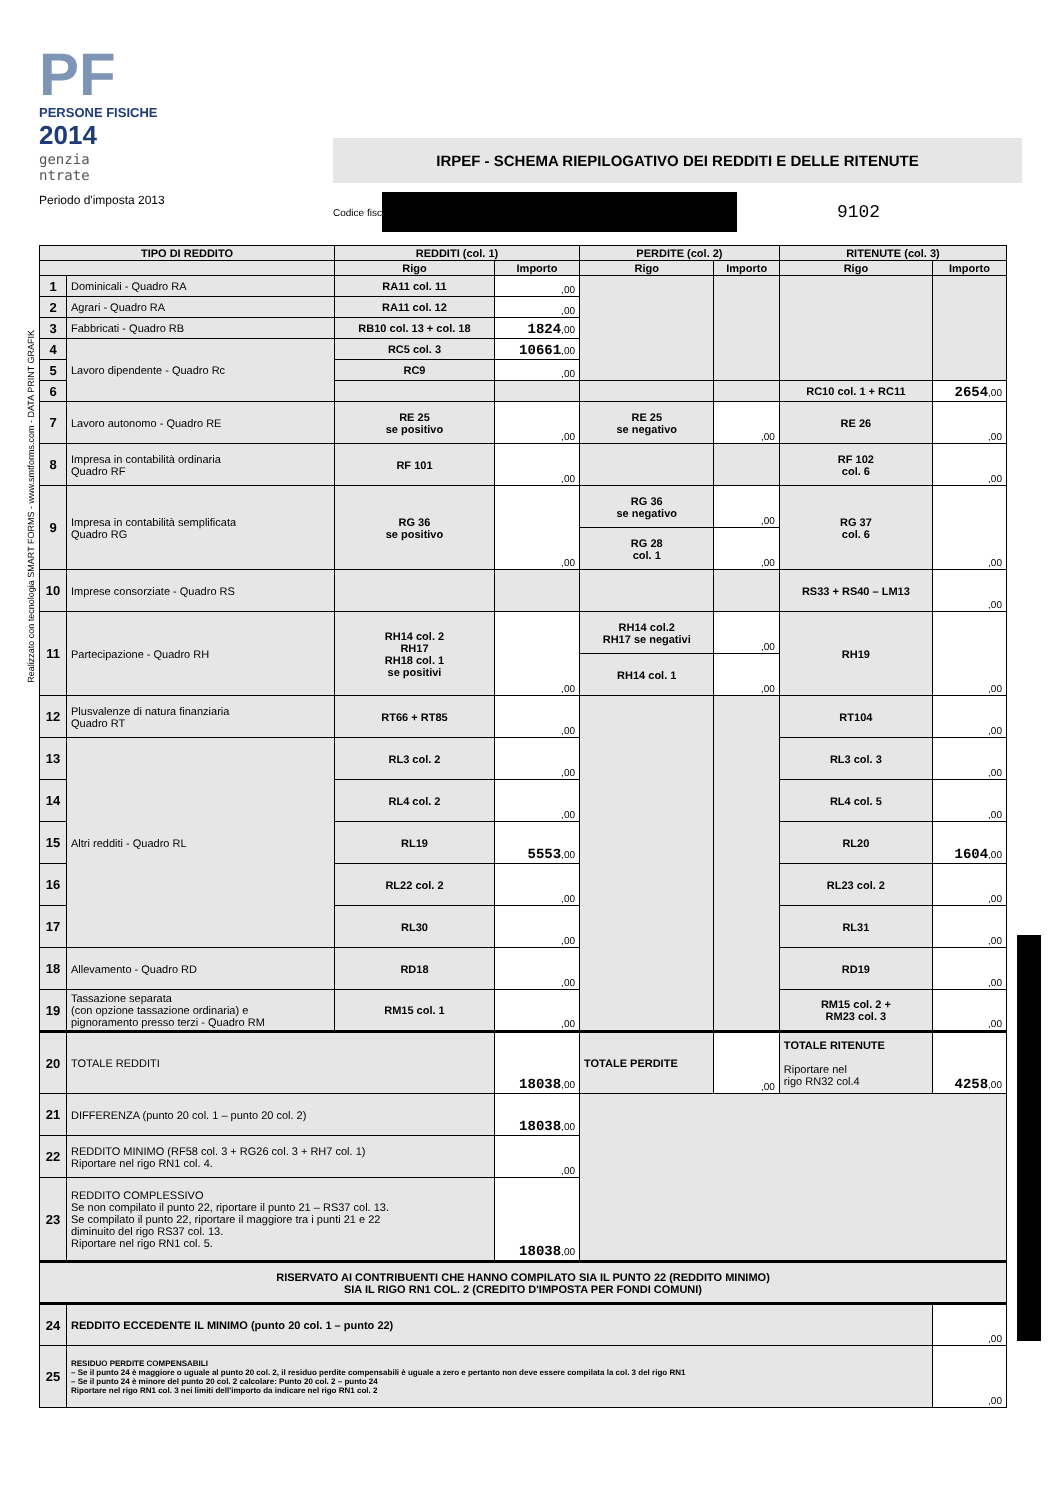Realizzato con tecnologia SMART FORMS - www.smtforms.com - DATA PRINT GRAFIK
PF
PERSONE FISICHE
2014
genzia
ntrate
Periodo d'imposta 2013
IRPEF - SCHEMA RIEPILOGATIVO DEI REDDITI E DELLE RITENUTE
Codice fisc
9102
| TIPO DI REDDITO | | REDDITI (col. 1) | | PERDITE (col. 2) | | RITENUTE (col. 3) | |
| --- | --- | --- | --- | --- | --- | --- | --- |
| | | Rigo | Importo | Rigo | Importo | Rigo | Importo |
| 1 | Dominicali - Quadro RA | RA11 col. 11 | ,00 | | | | |
| 2 | Agrari - Quadro RA | RA11 col. 12 | ,00 | | | | |
| 3 | Fabbricati - Quadro RB | RB10 col. 13 + col. 18 | 1824 ,00 | | | | |
| 4 | Lavoro dipendente - Quadro Rc | RC5 col. 3 | 10661 ,00 | | | | |
| 5 | | RC9 | ,00 | | | | |
| 6 | | | | | | RC10 col. 1 + RC11 | 2654 ,00 |
| 7 | Lavoro autonomo - Quadro RE | RE 25 se positivo | ,00 | RE 25 se negativo | ,00 | RE 26 | ,00 |
| 8 | Impresa in contabilità ordinaria Quadro RF | RF 101 | ,00 | | | RF 102 col. 6 | ,00 |
| 9 | Impresa in contabilità semplificata Quadro RG | RG 36 se positivo | ,00 | RG 36 se negativo | ,00 | RG 37 col. 6 | ,00 |
| | | | | RG 28 col. 1 | ,00 | | |
| 10 | Imprese consorziate - Quadro RS | | | | | RS33 + RS40 – LM13 | ,00 |
| 11 | Partecipazione - Quadro RH | RH14 col. 2 RH17 RH18 col. 1 se positivi | ,00 | RH14 col.2 RH17 se negativi | ,00 | RH19 | ,00 |
| | | | | RH14 col. 1 | ,00 | | |
| 12 | Plusvalenze di natura finanziaria Quadro RT | RT66 + RT85 | ,00 | | | RT104 | ,00 |
| 13 | Altri redditi - Quadro RL | RL3 col. 2 | ,00 | | | RL3 col. 3 | ,00 |
| 14 | | RL4 col. 2 | ,00 | | | RL4 col. 5 | ,00 |
| 15 | | RL19 | 5553 ,00 | | | RL20 | 1604 ,00 |
| 16 | | RL22 col. 2 | ,00 | | | RL23 col. 2 | ,00 |
| 17 | | RL30 | ,00 | | | RL31 | ,00 |
| 18 | Allevamento - Quadro RD | RD18 | ,00 | | | RD19 | ,00 |
| 19 | Tassazione separata (con opzione tassazione ordinaria) e pignoramento presso terzi - Quadro RM | RM15 col. 1 | ,00 | | | RM15 col. 2 + RM23 col. 3 | ,00 |
| 20 | TOTALE REDDITI | | 18038 ,00 | TOTALE PERDITE | ,00 | TOTALE RITENUTE Riportare nel rigo RN32 col.4 | 4258 ,00 |
| 21 | DIFFERENZA (punto 20 col. 1 – punto 20 col. 2) | | 18038 ,00 | | | | |
| 22 | REDDITO MINIMO (RF58 col. 3 + RG26 col. 3 + RH7 col. 1) Riportare nel rigo RN1 col. 4. | | ,00 | | | | |
| 23 | REDDITO COMPLESSIVO Se non compilato il punto 22, riportare il punto 21 – RS37 col. 13. Se compilato il punto 22, riportare il maggiore tra i punti 21 e 22 diminuito del rigo RS37 col. 13. Riportare nel rigo RN1 col. 5. | | 18038 ,00 | | | | |
| RISERVATO AI CONTRIBUENTI CHE HANNO COMPILATO SIA IL PUNTO 22 (REDDITO MINIMO) SIA IL RIGO RN1 COL. 2 (CREDITO D'IMPOSTA PER FONDI COMUNI) | | | | | | | |
| 24 | REDDITO ECCEDENTE IL MINIMO (punto 20 col. 1 – punto 22) | | | | | | ,00 |
| 25 | RESIDUO PERDITE COMPENSABILI – Se il punto 24 è maggiore o uguale al punto 20 col. 2, il residuo perdite compensabili è uguale a zero e pertanto non deve essere compilata la col. 3 del rigo RN1 – Se il punto 24 è minore del punto 20 col. 2 calcolare: Punto 20 col. 2 – punto 24 Riportare nel rigo RN1 col. 3 nei limiti dell'importo da indicare nel rigo RN1 col. 2 | | | | | | ,00 |